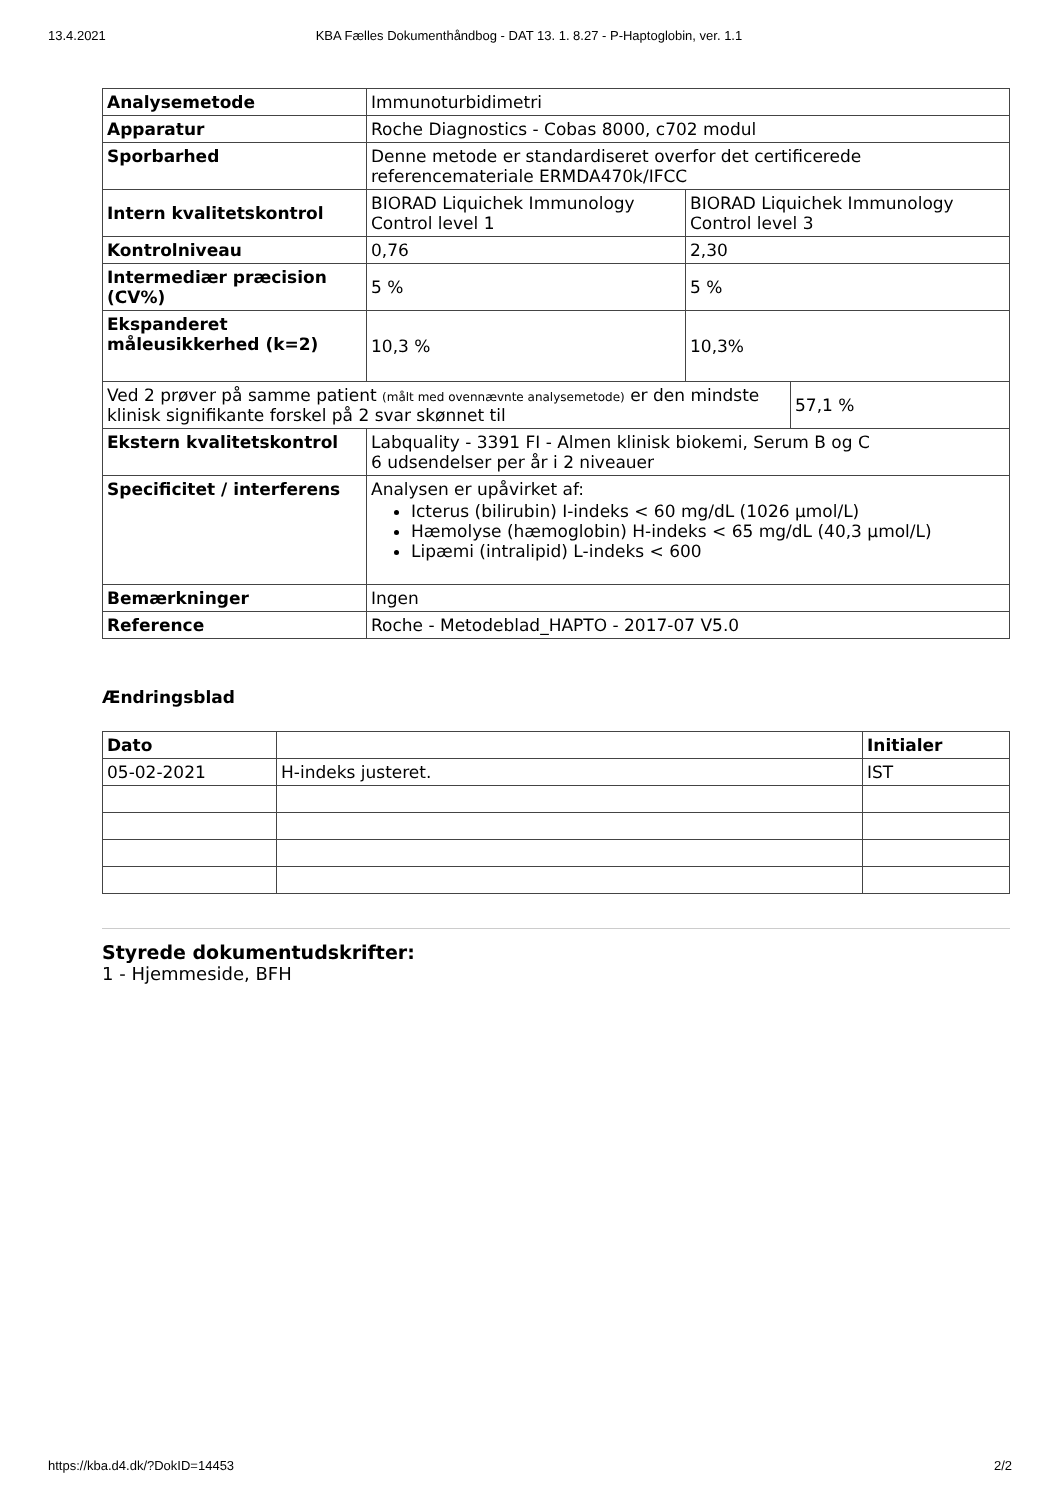13.4.2021 KBA Fælles Dokumenthåndbog - DAT 13. 1. 8.27 - P-Haptoglobin, ver. 1.1
| Analysemetode | Immunoturbidimetri | | |
| Apparatur | Roche Diagnostics - Cobas 8000, c702 modul | | |
| Sporbarhed | Denne metode er standardiseret overfor det certificerede referencemateriale ERMDA470k/IFCC | | |
| Intern kvalitetskontrol | BIORAD Liquichek Immunology Control level 1 | BIORAD Liquichek Immunology Control level 3 | |
| Kontrolniveau | 0,76 | 2,30 | |
| Intermediær præcision (CV%) | 5 % | 5 % | |
| Ekspanderet måleusikkerhed (k=2) | 10,3 % | 10,3% | |
| Ved 2 prøver på samme patient (målt med ovennævnte analysemetode) er den mindste klinisk signifikante forskel på 2 svar skønnet til | | | 57,1 % |
| Ekstern kvalitetskontrol | Labquality - 3391 FI - Almen klinisk biokemi, Serum B og C 6 udsendelser per år i 2 niveauer | | |
| Specificitet / interferens | Analysen er upåvirket af: Icterus (bilirubin) I-indeks < 60 mg/dL (1026 µmol/L) Hæmolyse (hæmoglobin) H-indeks < 65 mg/dL (40,3 µmol/L) Lipæmi (intralipid) L-indeks < 600 | | |
| Bemærkninger | Ingen | | |
| Reference | Roche - Metodeblad_HAPTO - 2017-07 V5.0 | | |
Ændringsblad
| Dato | | Initialer |
| --- | --- | --- |
| 05-02-2021 | H-indeks justeret. | IST |
Styrede dokumentudskrifter:
1 - Hjemmeside, BFH
https://kba.d4.dk/?DokID=14453 2/2